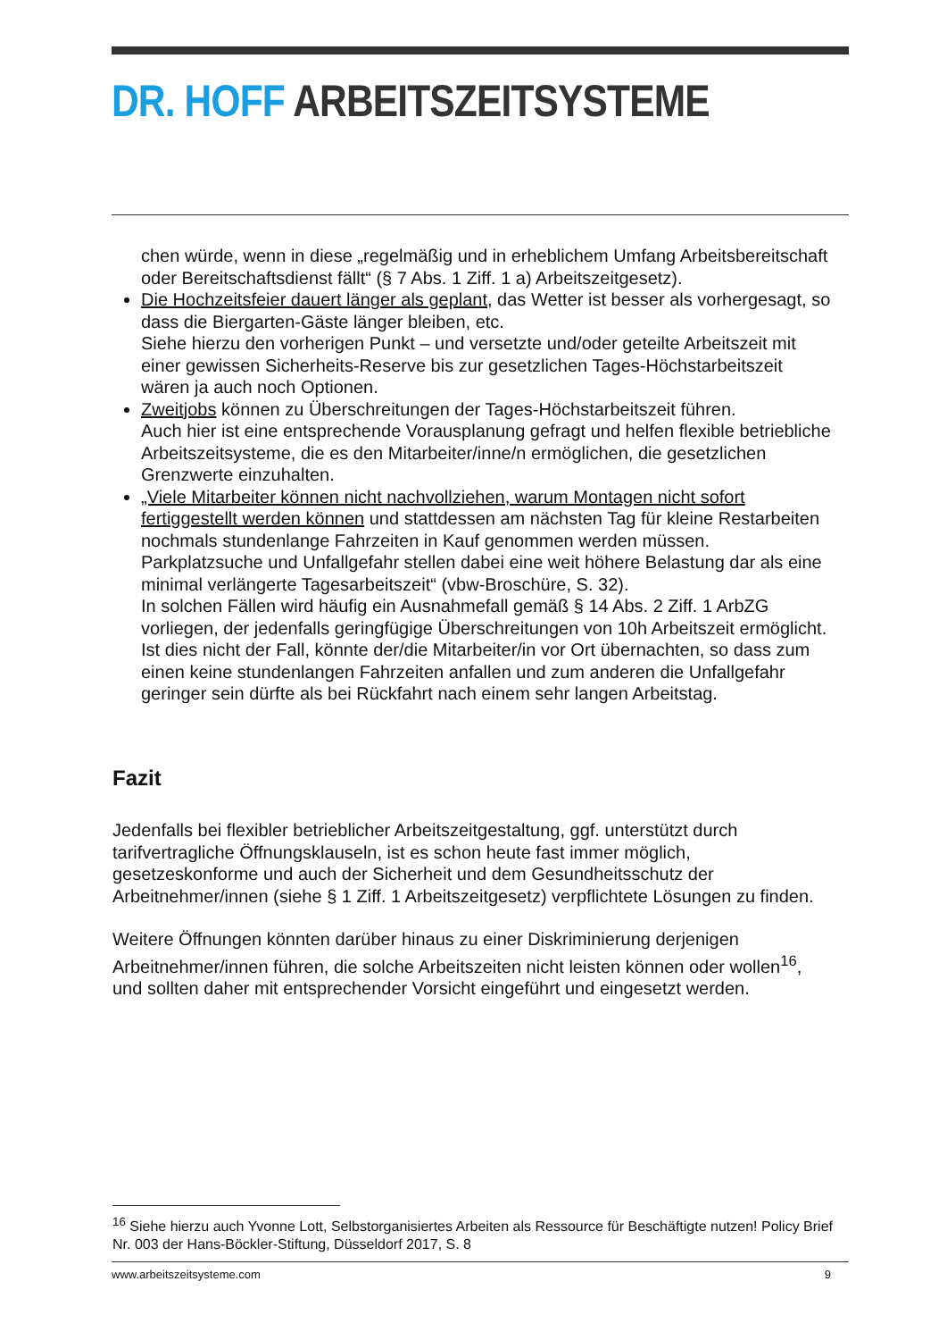DR. HOFF ARBEITSZEITSYSTEME
chen würde, wenn in diese „regelmäßig und in erheblichem Umfang Arbeitsbereitschaft oder Bereitschaftsdienst fällt“ (§ 7 Abs. 1 Ziff. 1 a) Arbeitszeitgesetz).
Die Hochzeitsfeier dauert länger als geplant, das Wetter ist besser als vorhergesagt, so dass die Biergarten-Gäste länger bleiben, etc.
Siehe hierzu den vorherigen Punkt – und versetzte und/oder geteilte Arbeitszeit mit einer gewissen Sicherheits-Reserve bis zur gesetzlichen Tages-Höchstarbeitszeit wären ja auch noch Optionen.
Zweitjobs können zu Überschreitungen der Tages-Höchstarbeitszeit führen.
Auch hier ist eine entsprechende Vorausplanung gefragt und helfen flexible betriebliche Arbeitszeitsysteme, die es den Mitarbeiter/inne/n ermöglichen, die gesetzlichen Grenzwerte einzuhalten.
„Viele Mitarbeiter können nicht nachvollziehen, warum Montagen nicht sofort fertiggestellt werden können und stattdessen am nächsten Tag für kleine Restarbeiten nochmals stundenlange Fahrzeiten in Kauf genommen werden müssen. Parkplatzsuche und Unfallgefahr stellen dabei eine weit höhere Belastung dar als eine minimal verlängerte Tagesarbeitszeit“ (vbw-Broschüre, S. 32).
In solchen Fällen wird häufig ein Ausnahmefall gemäß § 14 Abs. 2 Ziff. 1 ArbZG vorliegen, der jedenfalls geringfügige Überschreitungen von 10h Arbeitszeit ermöglicht. Ist dies nicht der Fall, könnte der/die Mitarbeiter/in vor Ort übernachten, so dass zum einen keine stundenlangen Fahrzeiten anfallen und zum anderen die Unfallgefahr geringer sein dürfte als bei Rückfahrt nach einem sehr langen Arbeitstag.
Fazit
Jedenfalls bei flexibler betrieblicher Arbeitszeitgestaltung, ggf. unterstützt durch tarifvertragliche Öffnungsklauseln, ist es schon heute fast immer möglich, gesetzeskonforme und auch der Sicherheit und dem Gesundheitsschutz der Arbeitnehmer/innen (siehe § 1 Ziff. 1 Arbeitszeitgesetz) verpflichtete Lösungen zu finden.
Weitere Öffnungen könnten darüber hinaus zu einer Diskriminierung derjenigen Arbeitnehmer/innen führen, die solche Arbeitszeiten nicht leisten können oder wollen<sup>16</sup>, und sollten daher mit entsprechender Vorsicht eingeführt und eingesetzt werden.
<sup>16</sup> Siehe hierzu auch Yvonne Lott, Selbstorganisiertes Arbeiten als Ressource für Beschäftigte nutzen! Policy Brief Nr. 003 der Hans-Böckler-Stiftung, Düsseldorf 2017, S. 8
www.arbeitszeitsysteme.com 9